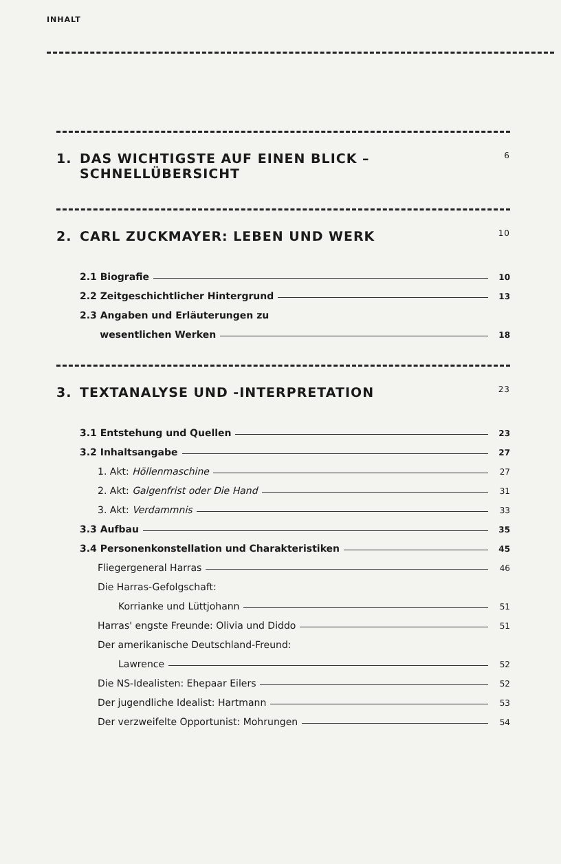INHALT
1. DAS WICHTIGSTE AUF EINEN BLICK –
SCHNELLÜBERSICHT 6
2. CARL ZUCKMAYER: LEBEN UND WERK 10
2.1 Biografie 10
2.2 Zeitgeschichtlicher Hintergrund 13
2.3 Angaben und Erläuterungen zu
wesentlichen Werken 18
3. TEXTANALYSE UND -INTERPRETATION 23
3.1 Entstehung und Quellen 23
3.2 Inhaltsangabe 27
1. Akt: Höllenmaschine 27
2. Akt: Galgenfrist oder Die Hand 31
3. Akt: Verdammnis 33
3.3 Aufbau 35
3.4 Personenkonstellation und Charakteristiken 45
Fliegergeneral Harras 46
Die Harras-Gefolgschaft:
Korrianke und Lüttjohann 51
Harras' engste Freunde: Olivia und Diddo 51
Der amerikanische Deutschland-Freund:
Lawrence 52
Die NS-Idealisten: Ehepaar Eilers 52
Der jugendliche Idealist: Hartmann 53
Der verzweifelte Opportunist: Mohrungen 54